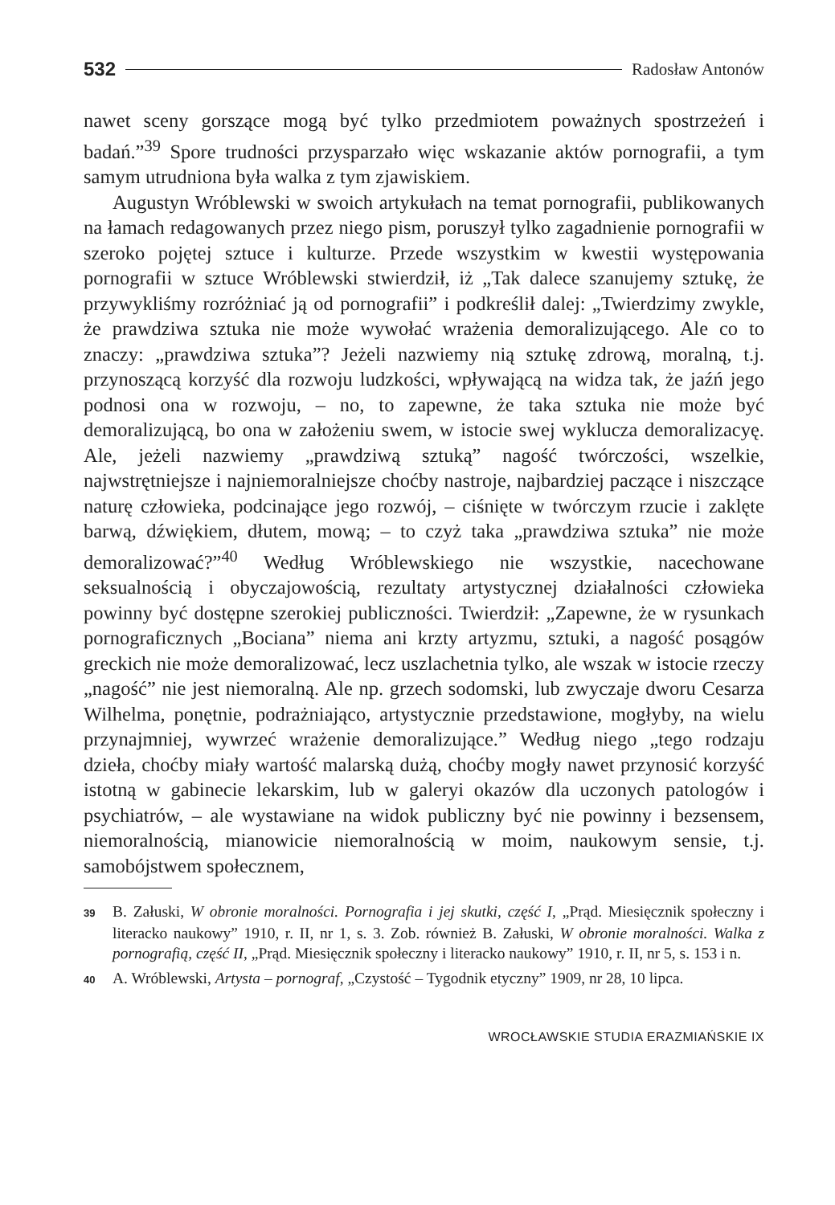532 Radosław Antonów
nawet sceny gorszące mogą być tylko przedmiotem poważnych spostrzeżeń i badań.”<sup>39</sup> Spore trudności przysparzało więc wskazanie aktów pornografii, a tym samym utrudniona była walka z tym zjawiskiem.
Augustyn Wróblewski w swoich artykułach na temat pornografii, publikowanych na łamach redagowanych przez niego pism, poruszył tylko zagadnienie pornografii w szeroko pojętej sztuce i kulturze. Przede wszystkim w kwestii występowania pornografii w sztuce Wróblewski stwierdził, iż „Tak dalece szanujemy sztukę, że przywykliśmy rozróżniać ją od pornografii” i podkreślił dalej: „Twierdzimy zwykle, że prawdziwa sztuka nie może wywołać wrażenia demoralizującego. Ale co to znaczy: „prawdziwa sztuka”? Jeżeli nazwiemy nią sztukę zdrową, moralną, t.j. przynoszącą korzyść dla rozwoju ludzkości, wpływającą na widza tak, że jaźń jego podnosi ona w rozwoju, – no, to zapewne, że taka sztuka nie może być demoralizującą, bo ona w założeniu swem, w istocie swej wyklucza demoralizacyę. Ale, jeżeli nazwiemy „prawdziwą sztuką” nagość twórczości, wszelkie, najwstrętniejsze i najniemoralniejsze choćby nastroje, najbardziej paczące i niszczące naturę człowieka, podcinające jego rozwój, – ciśnięte w twórczym rzucie i zaklęte barwą, dźwiękiem, dłutem, mową; – to czyż taka „prawdziwa sztuka” nie może demoralizować?”<sup>40</sup> Według Wróblewskiego nie wszystkie, nacechowane seksualnością i obyczajowością, rezultaty artystycznej działalności człowieka powinny być dostępne szerokiej publiczności. Twierdził: „Zapewne, że w rysunkach pornograficznych „Bociana” niema ani krzty artyzmu, sztuki, a nagość posągów greckich nie może demoralizować, lecz uszlachetnia tylko, ale wszak w istocie rzeczy „nagość” nie jest niemoralną. Ale np. grzech sodomski, lub zwyczaje dworu Cesarza Wilhelma, ponętnie, podrażniająco, artystycznie przedstawione, mogłyby, na wielu przynajmniej, wywrzeć wrażenie demoralizujące.” Według niego „tego rodzaju dzieła, choćby miały wartość malarską dużą, choćby mogły nawet przynosić korzyść istotną w gabinecie lekarskim, lub w galeryi okazów dla uczonych patologów i psychiatrów, – ale wystawiane na widok publiczny być nie powinny i bezsensem, niemoralnością, mianowicie niemoralnością w moim, naukowym sensie, t.j. samobójstwem społecznem,
39 B. Załuski, W obronie moralności. Pornografia i jej skutki, część I, „Prąd. Miesięcznik społeczny i literacko naukowy” 1910, r. II, nr 1, s. 3. Zob. również B. Załuski, W obronie moralności. Walka z pornografią, część II, „Prąd. Miesięcznik społeczny i literacko naukowy” 1910, r. II, nr 5, s. 153 i n.
40 A. Wróblewski, Artysta – pornograf, „Czystość – Tygodnik etyczny” 1909, nr 28, 10 lipca.
WROCŁAWSKIE STUDIA ERAZMIAŃSKIE IX